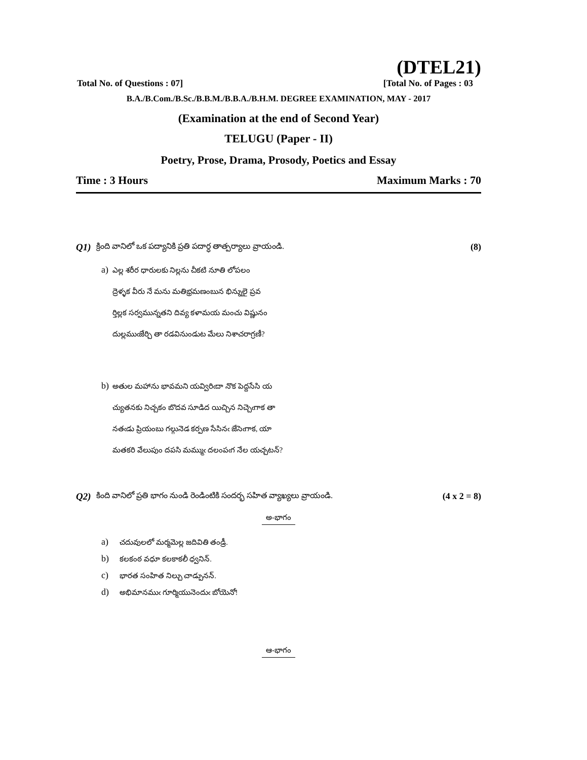(DTEL21)
Total No. of Questions : 07] [Total No. of Pages : 03
B.A./B.Com./B.Sc./B.B.M./B.B.A./B.H.M. DEGREE EXAMINATION, MAY - 2017
(Examination at the end of Second Year)
TELUGU (Paper - II)
Poetry, Prose, Drama, Prosody, Poetics and Essay
Time : 3 Hours Maximum Marks : 70
Q1) క్రింది వానిలో ఒక పద్యానికి ప్రతి పదార్ధ తాత్పర్యాలు వ్రాయండి. (8)
a) ఎల్ల శరీర ధారులకు నిల్లను చీకటి నూతి లోపలం
ద్రెళ్ళక వీరు నే మను మతిభ్రమణంబున భిన్నులై ప్రవ
ర్తిల్లక సర్వమున్నతని దివ్య కళామయ మంచు విష్ణునం
దుల్లముఁజేర్చి తా రడవినుండుట మేలు నిశాచరాగ్రణీ?
b) అతుల మహాను భావమని యవ్విరిఁదా నొక పెద్దసేసి య
చ్యుతనకు నిచ్చకం బొదవ సూడిద యిచ్చిన నిచ్చెఁగాక తా
నతఁడు ప్రియంబు గల్గునెడ కర్పణ సేసినఁ జేసెఁగాక, యా
మతకరి వేలుపుం దపసి మమ్ముఁ దలంపఁగ నేల యచ్చటన్?
Q2) కింది వానిలో ప్రతి భాగం నుండి రెండింటికి సందర్భ సహిత వ్యాఖ్యలు వ్రాయండి. (4 x 2 = 8)
అ-భాగం
a) చదువులలో మర్మమెల్ల జదివితి తండ్రీ.
b) కలకంఠ వధూ కలకాకలీ ధ్వనిన్.
c) భారత సంహిత నిల్చు చాడ్పునన్.
d) అభిమానముఁ గూర్మియునెందుఁ బోయెనో!
ఆ-భాగం